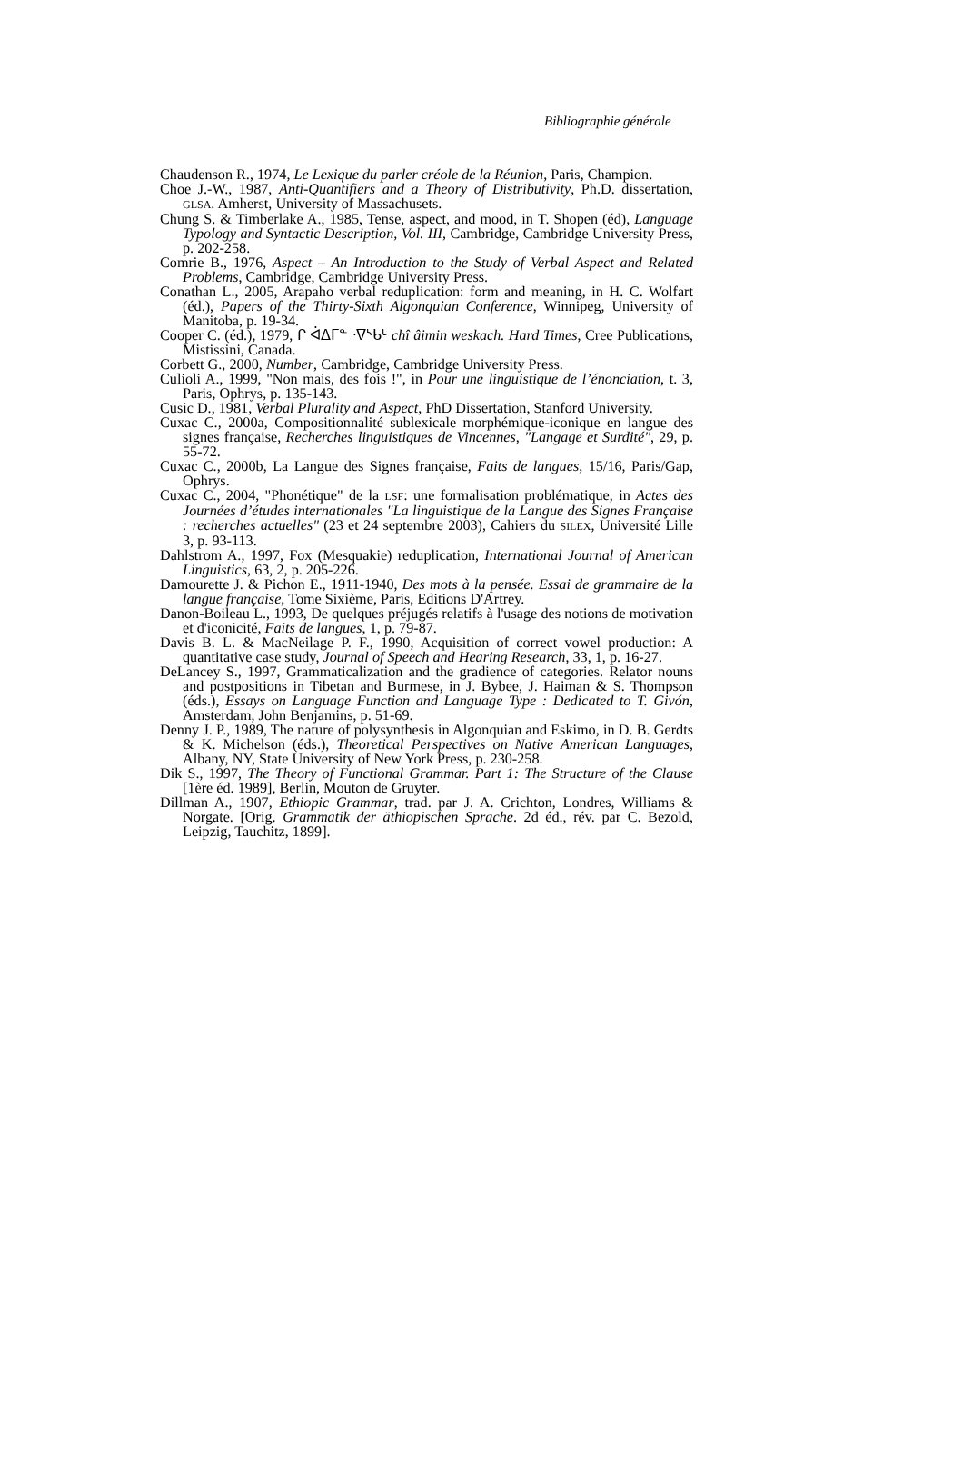Bibliographie générale
Chaudenson R., 1974, Le Lexique du parler créole de la Réunion, Paris, Champion.
Choe J.-W., 1987, Anti-Quantifiers and a Theory of Distributivity, Ph.D. dissertation, GLSA. Amherst, University of Massachusets.
Chung S. & Timberlake A., 1985, Tense, aspect, and mood, in T. Shopen (éd), Language Typology and Syntactic Description, Vol. III, Cambridge, Cambridge University Press, p. 202-258.
Comrie B., 1976, Aspect – An Introduction to the Study of Verbal Aspect and Related Problems, Cambridge, Cambridge University Press.
Conathan L., 2005, Arapaho verbal reduplication: form and meaning, in H. C. Wolfart (éd.), Papers of the Thirty-Sixth Algonquian Conference, Winnipeg, University of Manitoba, p. 19-34.
Cooper C. (éd.), 1979, ᒋ ᐋᐃᒥᓐ ᐧᐁᔅᑲᒡ chî âimin weskach. Hard Times, Cree Publications, Mistissini, Canada.
Corbett G., 2000, Number, Cambridge, Cambridge University Press.
Culioli A., 1999, "Non mais, des fois !", in Pour une linguistique de l’énonciation, t. 3, Paris, Ophrys, p. 135-143.
Cusic D., 1981, Verbal Plurality and Aspect, PhD Dissertation, Stanford University.
Cuxac C., 2000a, Compositionnalité sublexicale morphémique-iconique en langue des signes française, Recherches linguistiques de Vincennes, "Langage et Surdité", 29, p. 55-72.
Cuxac C., 2000b, La Langue des Signes française, Faits de langues, 15/16, Paris/Gap, Ophrys.
Cuxac C., 2004, "Phonétique" de la LSF: une formalisation problématique, in Actes des Journées d’études internationales "La linguistique de la Langue des Signes Française : recherches actuelles" (23 et 24 septembre 2003), Cahiers du SILEX, Université Lille 3, p. 93-113.
Dahlstrom A., 1997, Fox (Mesquakie) reduplication, International Journal of American Linguistics, 63, 2, p. 205-226.
Damourette J. & Pichon E., 1911-1940, Des mots à la pensée. Essai de grammaire de la langue française, Tome Sixième, Paris, Editions D'Artrey.
Danon-Boileau L., 1993, De quelques préjugés relatifs à l'usage des notions de motivation et d'iconicité, Faits de langues, 1, p. 79-87.
Davis B. L. & MacNeilage P. F., 1990, Acquisition of correct vowel production: A quantitative case study, Journal of Speech and Hearing Research, 33, 1, p. 16-27.
DeLancey S., 1997, Grammaticalization and the gradience of categories. Relator nouns and postpositions in Tibetan and Burmese, in J. Bybee, J. Haiman & S. Thompson (éds.), Essays on Language Function and Language Type : Dedicated to T. Givón, Amsterdam, John Benjamins, p. 51-69.
Denny J. P., 1989, The nature of polysynthesis in Algonquian and Eskimo, in D. B. Gerdts & K. Michelson (éds.), Theoretical Perspectives on Native American Languages, Albany, NY, State University of New York Press, p. 230-258.
Dik S., 1997, The Theory of Functional Grammar. Part 1: The Structure of the Clause [1ère éd. 1989], Berlin, Mouton de Gruyter.
Dillman A., 1907, Ethiopic Grammar, trad. par J. A. Crichton, Londres, Williams & Norgate. [Orig. Grammatik der äthiopischen Sprache. 2d éd., rév. par C. Bezold, Leipzig, Tauchitz, 1899].